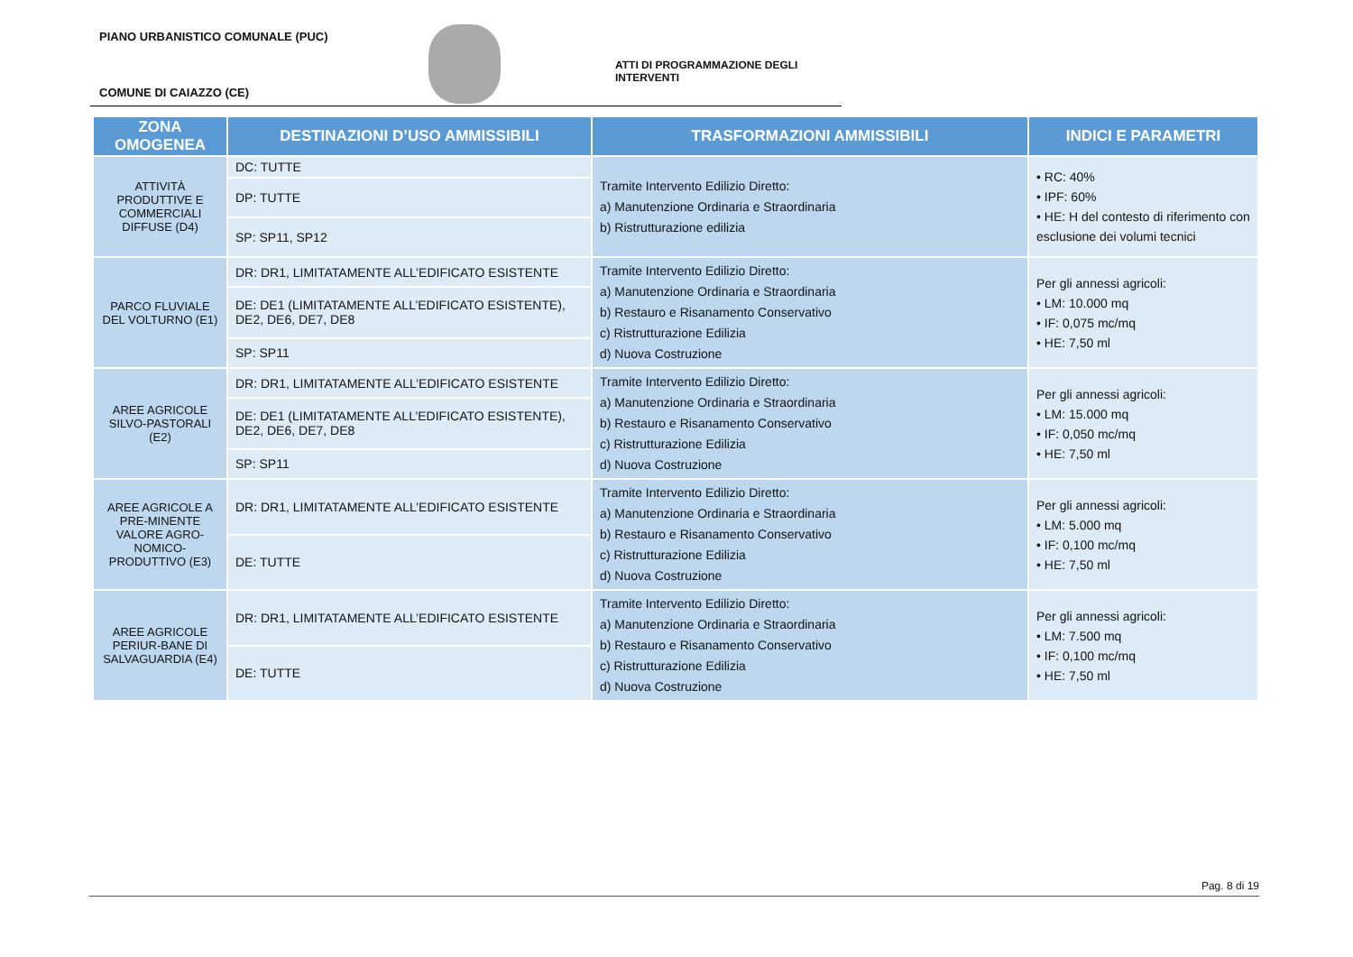PIANO URBANISTICO COMUNALE (PUC)
ATTI DI PROGRAMMAZIONE DEGLI INTERVENTI
COMUNE DI CAIAZZO (CE)
| ZONA OMOGENEA | DESTINAZIONI D’USO AMMISSIBILI | TRASFORMAZIONI AMMISSIBILI | INDICI E PARAMETRI |
| --- | --- | --- | --- |
| ATTIVITÀ PRODUTTIVE E COMMERCIALI DIFFUSE (D4) | DC: TUTTE | Tramite Intervento Edilizio Diretto: a) Manutenzione Ordinaria e Straordinaria b) Ristrutturazione edilizia | • RC: 40% • IPF: 60% • HE: H del contesto di riferimento con esclusione dei volumi tecnici |
| | DP: TUTTE | | |
| | SP: SP11, SP12 | | |
| PARCO FLUVIALE DEL VOLTURNO (E1) | DR: DR1, LIMITATAMENTE ALL’EDIFICATO ESISTENTE | Tramite Intervento Edilizio Diretto: a) Manutenzione Ordinaria e Straordinaria b) Restauro e Risanamento Conservativo c) Ristrutturazione Edilizia d) Nuova Costruzione | Per gli annessi agricoli: • LM: 10.000 mq • IF: 0,075 mc/mq • HE: 7,50 ml |
| | DE: DE1 (LIMITATAMENTE ALL’EDIFICATO ESISTENTE), DE2, DE6, DE7, DE8 | | |
| | SP: SP11 | | |
| AREE AGRICOLE SILVO-PASTORALI (E2) | DR: DR1, LIMITATAMENTE ALL’EDIFICATO ESISTENTE | Tramite Intervento Edilizio Diretto: a) Manutenzione Ordinaria e Straordinaria b) Restauro e Risanamento Conservativo c) Ristrutturazione Edilizia d) Nuova Costruzione | Per gli annessi agricoli: • LM: 15.000 mq • IF: 0,050 mc/mq • HE: 7,50 ml |
| | DE: DE1 (LIMITATAMENTE ALL’EDIFICATO ESISTENTE), DE2, DE6, DE7, DE8 | | |
| | SP: SP11 | | |
| AREE AGRICOLE A PRE-MINENTE VALORE AGRO-NOMICO-PRODUTTIVO (E3) | DR: DR1, LIMITATAMENTE ALL’EDIFICATO ESISTENTE | Tramite Intervento Edilizio Diretto: a) Manutenzione Ordinaria e Straordinaria b) Restauro e Risanamento Conservativo c) Ristrutturazione Edilizia d) Nuova Costruzione | Per gli annessi agricoli: • LM: 5.000 mq • IF: 0,100 mc/mq • HE: 7,50 ml |
| | DE: TUTTE | | |
| AREE AGRICOLE PERIUR-BANE DI SALVAGUARDIA (E4) | DR: DR1, LIMITATAMENTE ALL’EDIFICATO ESISTENTE | Tramite Intervento Edilizio Diretto: a) Manutenzione Ordinaria e Straordinaria b) Restauro e Risanamento Conservativo c) Ristrutturazione Edilizia d) Nuova Costruzione | Per gli annessi agricoli: • LM: 7.500 mq • IF: 0,100 mc/mq • HE: 7,50 ml |
| | DE: TUTTE | | |
Pag. 8 di 19